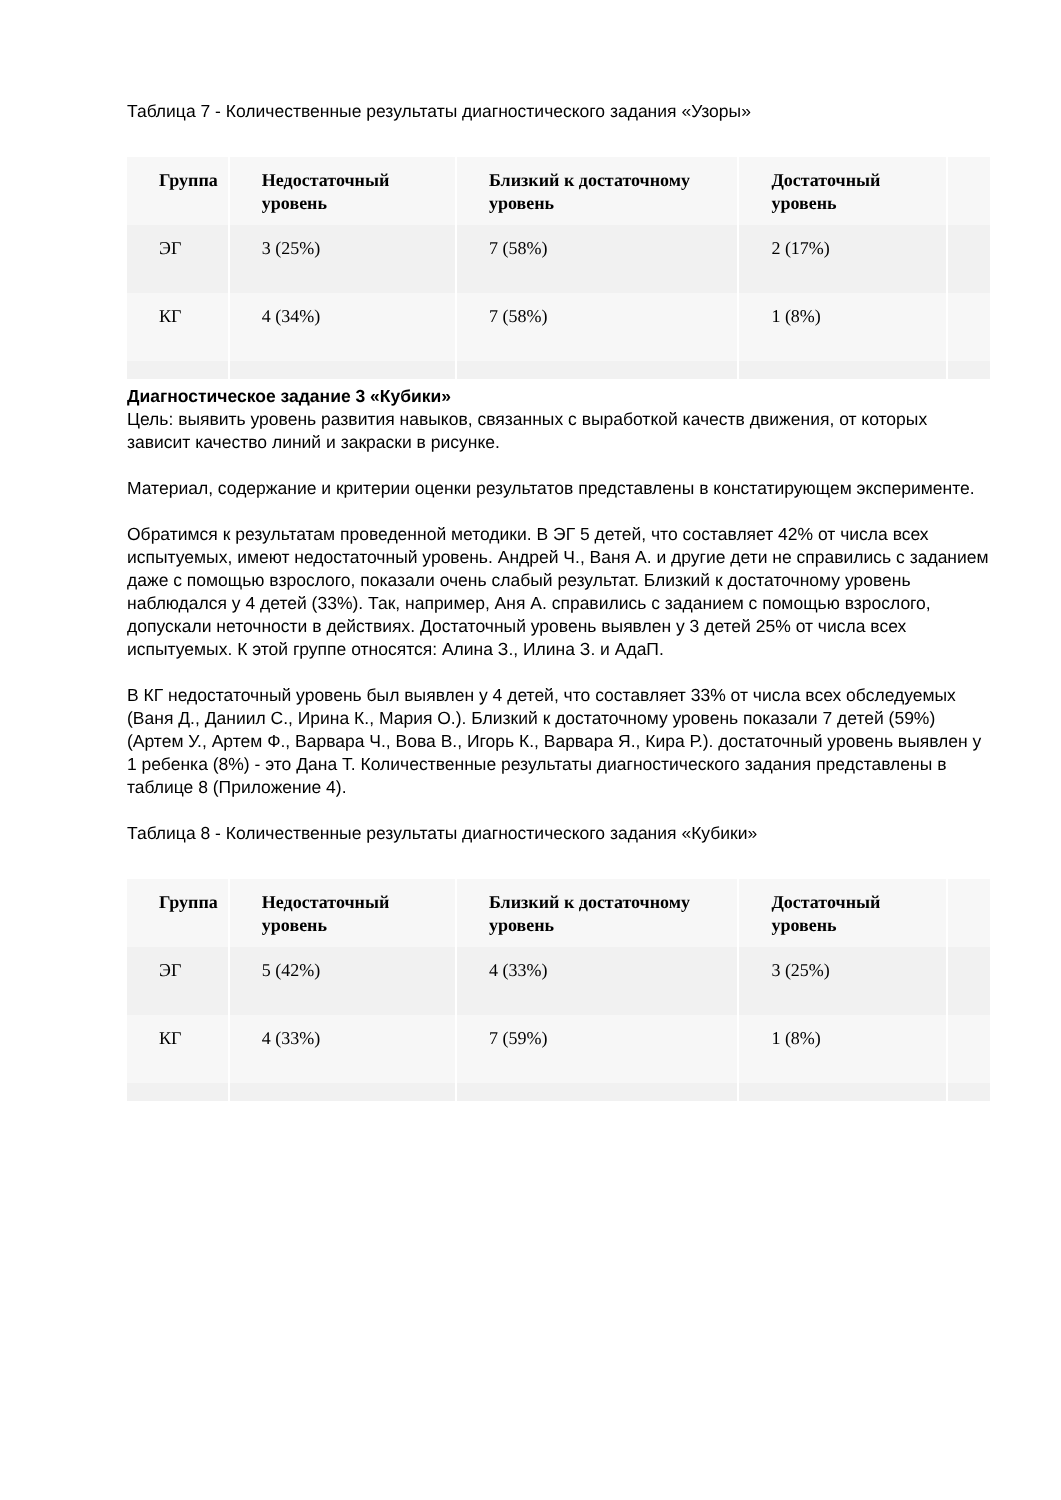Таблица 7 - Количественные результаты диагностического задания «Узоры»
| Группа | Недостаточный уровень | Близкий к достаточному уровень | Достаточный уровень | |
| --- | --- | --- | --- | --- |
| ЭГ | 3 (25%) | 7 (58%) | 2 (17%) | |
| КГ | 4 (34%) | 7 (58%) | 1 (8%) | |
Диагностическое задание 3 «Кубики»
Цель: выявить уровень развития навыков, связанных с выработкой качеств движения, от которых зависит качество линий и закраски в рисунке.
Материал, содержание и критерии оценки результатов представлены в констатирующем эксперименте.
Обратимся к результатам проведенной методики. В ЭГ 5 детей, что составляет 42% от числа всех испытуемых, имеют недостаточный уровень. Андрей Ч., Ваня А. и другие дети не справились с заданием даже с помощью взрослого, показали очень слабый результат. Близкий к достаточному уровень наблюдался у 4 детей (33%). Так, например, Аня А. справились с заданием с помощью взрослого, допускали неточности в действиях. Достаточный уровень выявлен у 3 детей 25% от числа всех испытуемых. К этой группе относятся: Алина З., Илина З. и АдаП.
В КГ недостаточный уровень был выявлен у 4 детей, что составляет 33% от числа всех обследуемых (Ваня Д., Даниил С., Ирина К., Мария О.). Близкий к достаточному уровень показали 7 детей (59%) (Артем У., Артем Ф., Варвара Ч., Вова В., Игорь К., Варвара Я., Кира Р.). достаточный уровень выявлен у 1 ребенка (8%) - это Дана Т. Количественные результаты диагностического задания представлены в таблице 8 (Приложение 4).
Таблица 8 - Количественные результаты диагностического задания «Кубики»
| Группа | Недостаточный уровень | Близкий к достаточному уровень | Достаточный уровень | |
| --- | --- | --- | --- | --- |
| ЭГ | 5 (42%) | 4 (33%) | 3 (25%) | |
| КГ | 4 (33%) | 7 (59%) | 1 (8%) | |